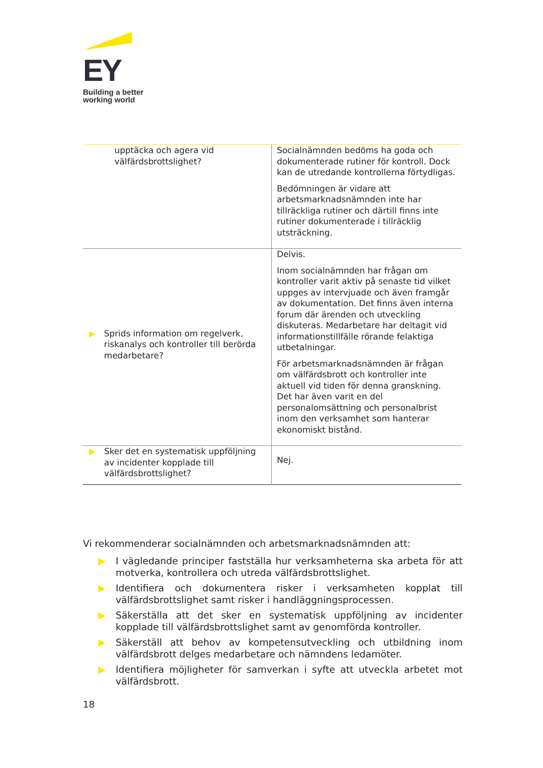EY
Building a better
working world
| upptäcka och agera vid välfärdsbrottslighet? | Socialnämnden bedöms ha goda och dokumenterade rutiner för kontroll. Dock kan de utredande kontrollerna förtydligas. Bedömningen är vidare att arbetsmarknadsnämnden inte har tillräckliga rutiner och därtill finns inte rutiner dokumenterade i tillräcklig utsträckning. |
| ▶ Sprids information om regelverk, riskanalys och kontroller till berörda medarbetare? | Delvis. Inom socialnämnden har frågan om kontroller varit aktiv på senaste tid vilket uppges av intervjuade och även framgår av dokumentation. Det finns även interna forum där ärenden och utveckling diskuteras. Medarbetare har deltagit vid informationstillfälle rörande felaktiga utbetalningar. För arbetsmarknadsnämnden är frågan om välfärdsbrott och kontroller inte aktuell vid tiden för denna granskning. Det har även varit en del personalomsättning och personalbrist inom den verksamhet som hanterar ekonomiskt bistånd. |
| ▶ Sker det en systematisk uppföljning av incidenter kopplade till välfärdsbrottslighet? | Nej. |
Vi rekommenderar socialnämnden och arbetsmarknadsnämnden att:
▶ I vägledande principer fastställa hur verksamheterna ska arbeta för att motverka, kontrollera och utreda välfärdsbrottslighet.
▶ Identifiera och dokumentera risker i verksamheten kopplat till välfärdsbrottslighet samt risker i handläggningsprocessen.
▶ Säkerställa att det sker en systematisk uppföljning av incidenter kopplade till välfärdsbrottslighet samt av genomförda kontroller.
▶ Säkerställ att behov av kompetensutveckling och utbildning inom välfärdsbrott delges medarbetare och nämndens ledamöter.
▶ Identifiera möjligheter för samverkan i syfte att utveckla arbetet mot välfärdsbrott.
18